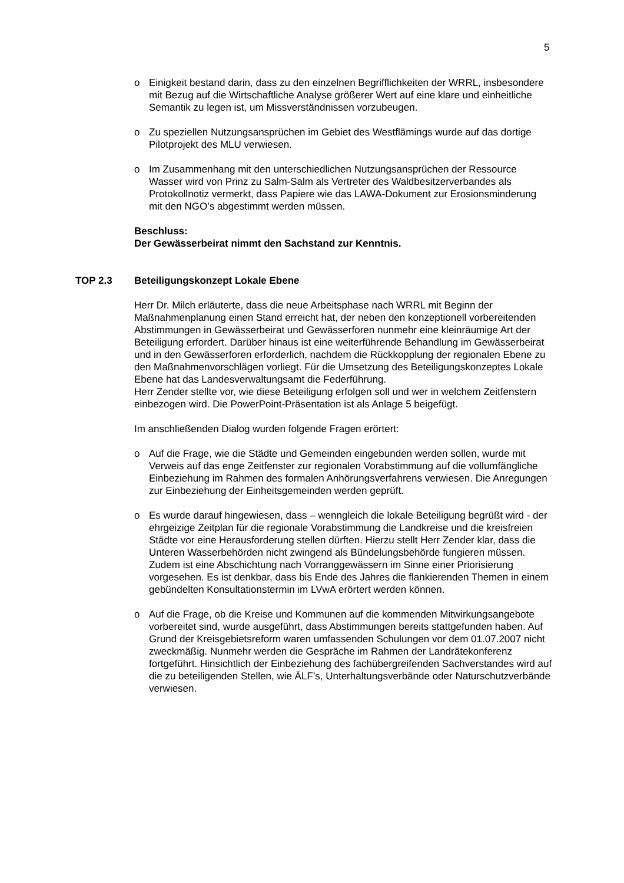5
o Einigkeit bestand darin, dass zu den einzelnen Begrifflichkeiten der WRRL, insbesondere mit Bezug auf die Wirtschaftliche Analyse größerer Wert auf eine klare und einheitliche Semantik zu legen ist, um Missverständnissen vorzubeugen.
o Zu speziellen Nutzungsansprüchen im Gebiet des Westflämings wurde auf das dortige Pilotprojekt des MLU verwiesen.
o Im Zusammenhang mit den unterschiedlichen Nutzungsansprüchen der Ressource Wasser wird von Prinz zu Salm-Salm als Vertreter des Waldbesitzerverbandes als Protokollnotiz vermerkt, dass Papiere wie das LAWA-Dokument zur Erosionsminderung mit den NGO’s abgestimmt werden müssen.
Beschluss:
Der Gewässerbeirat nimmt den Sachstand zur Kenntnis.
TOP 2.3 Beteiligungskonzept Lokale Ebene
Herr Dr. Milch erläuterte, dass die neue Arbeitsphase nach WRRL mit Beginn der Maßnahmenplanung einen Stand erreicht hat, der neben den konzeptionell vorbereitenden Abstimmungen in Gewässerbeirat und Gewässerforen nunmehr eine kleinräumige Art der Beteiligung erfordert. Darüber hinaus ist eine weiterführende Behandlung im Gewässerbeirat und in den Gewässerforen erforderlich, nachdem die Rückkopplung der regionalen Ebene zu den Maßnahmenvorschlägen vorliegt. Für die Umsetzung des Beteiligungskonzeptes Lokale Ebene hat das Landesverwaltungsamt die Federführung.
Herr Zender stellte vor, wie diese Beteiligung erfolgen soll und wer in welchem Zeitfenstern einbezogen wird. Die PowerPoint-Präsentation ist als Anlage 5 beigefügt.
Im anschließenden Dialog wurden folgende Fragen erörtert:
o Auf die Frage, wie die Städte und Gemeinden eingebunden werden sollen, wurde mit Verweis auf das enge Zeitfenster zur regionalen Vorabstimmung auf die vollumfängliche Einbeziehung im Rahmen des formalen Anhörungsverfahrens verwiesen. Die Anregungen zur Einbeziehung der Einheitsgemeinden werden geprüft.
o Es wurde darauf hingewiesen, dass – wenngleich die lokale Beteiligung begrüßt wird - der ehrgeizige Zeitplan für die regionale Vorabstimmung die Landkreise und die kreisfreien Städte vor eine Herausforderung stellen dürften. Hierzu stellt Herr Zender klar, dass die Unteren Wasserbehörden nicht zwingend als Bündelungsbehörde fungieren müssen. Zudem ist eine Abschichtung nach Vorranggewässern im Sinne einer Priorisierung vorgesehen. Es ist denkbar, dass bis Ende des Jahres die flankierenden Themen in einem gebündelten Konsultationstermin im LVwA erörtert werden können.
o Auf die Frage, ob die Kreise und Kommunen auf die kommenden Mitwirkungsangebote vorbereitet sind, wurde ausgeführt, dass Abstimmungen bereits stattgefunden haben. Auf Grund der Kreisgebietsreform waren umfassenden Schulungen vor dem 01.07.2007 nicht zweckmäßig. Nunmehr werden die Gespräche im Rahmen der Landrätekonferenz fortgeführt. Hinsichtlich der Einbeziehung des fachübergreifenden Sachverstandes wird auf die zu beteiligenden Stellen, wie ÄLF’s, Unterhaltungsverbände oder Naturschutzverbände verwiesen.